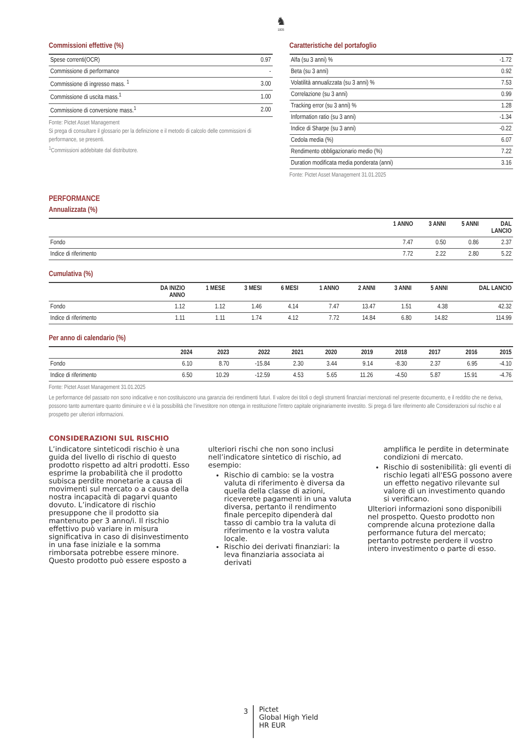♞
1805
Commissioni effettive (%)
| Spese correnti(OCR) | 0.97 |
| Commissione di performance | - |
| Commissione di ingresso mass. <sup>1</sup> | 3.00 |
| Commissione di uscita mass.<sup>1</sup> | 1.00 |
| Commissione di conversione mass.<sup>1</sup> | 2.00 |
Fonte: Pictet Asset Management
Si prega di consultare il glossario per la definizione e il metodo di calcolo delle commissioni di performance, se presenti.
<sup>1</sup> Commissioni addebitate dal distributore.
Caratteristiche del portafoglio
| Alfa (su 3 anni) % | -1.72 |
| Beta (su 3 anni) | 0.92 |
| Volatilità annualizzata (su 3 anni) % | 7.53 |
| Correlazione (su 3 anni) | 0.99 |
| Tracking error (su 3 anni) % | 1.28 |
| Information ratio (su 3 anni) | -1.34 |
| Indice di Sharpe (su 3 anni) | -0.22 |
| Cedola media (%) | 6.07 |
| Rendimento obbligazionario medio (%) | 7.22 |
| Duration modificata media ponderata (anni) | 3.16 |
Fonte: Pictet Asset Management 31.01.2025
PERFORMANCE
Annualizzata (%)
| | 1 ANNO | 3 ANNI | 5 ANNI | DAL LANCIO |
| --- | --- | --- | --- | --- |
| Fondo | 7.47 | 0.50 | 0.86 | 2.37 |
| Indice di riferimento | 7.72 | 2.22 | 2.80 | 5.22 |
Cumulativa (%)
| | DA INIZIO ANNO | 1 MESE | 3 MESI | 6 MESI | 1 ANNO | 2 ANNI | 3 ANNI | 5 ANNI | DAL LANCIO |
| --- | --- | --- | --- | --- | --- | --- | --- | --- | --- |
| Fondo | 1.12 | 1.12 | 1.46 | 4.14 | 7.47 | 13.47 | 1.51 | 4.38 | 42.32 |
| Indice di riferimento | 1.11 | 1.11 | 1.74 | 4.12 | 7.72 | 14.84 | 6.80 | 14.82 | 114.99 |
Per anno di calendario (%)
| | 2024 | 2023 | 2022 | 2021 | 2020 | 2019 | 2018 | 2017 | 2016 | 2015 |
| --- | --- | --- | --- | --- | --- | --- | --- | --- | --- | --- |
| Fondo | 6.10 | 8.70 | -15.84 | 2.30 | 3.44 | 9.14 | -8.30 | 2.37 | 6.95 | -4.10 |
| Indice di riferimento | 6.50 | 10.29 | -12.59 | 4.53 | 5.65 | 11.26 | -4.50 | 5.87 | 15.91 | -4.76 |
Fonte: Pictet Asset Management 31.01.2025
Le performance del passato non sono indicative e non costituiscono una garanzia dei rendimenti futuri. Il valore dei titoli o degli strumenti finanziari menzionati nel presente documento, e il reddito che ne deriva, possono tanto aumentare quanto diminuire e vi è la possibilità che l’investitore non ottenga in restituzione l’intero capitale originariamente investito. Si prega di fare riferimento alle Considerazioni sul rischio e al prospetto per ulteriori informazioni.
CONSIDERAZIONI SUL RISCHIO
L’indicatore sinteticodi rischio è una guida del livello di rischio di questo prodotto rispetto ad altri prodotti. Esso esprime la probabilità che il prodotto subisca perdite monetarie a causa di movimenti sul mercato o a causa della nostra incapacità di pagarvi quanto dovuto. L’indicatore di rischio presuppone che il prodotto sia mantenuto per 3 anno/i. Il rischio effettivo può variare in misura significativa in caso di disinvestimento in una fase iniziale e la somma rimborsata potrebbe essere minore. Questo prodotto può essere esposto a
ulteriori rischi che non sono inclusi nell’indicatore sintetico di rischio, ad esempio:
Rischio di cambio: se la vostra valuta di riferimento è diversa da quella della classe di azioni, riceverete pagamenti in una valuta diversa, pertanto il rendimento finale percepito dipenderà dal tasso di cambio tra la valuta di riferimento e la vostra valuta locale.
Rischio dei derivati finanziari: la leva finanziaria associata ai derivati
amplifica le perdite in determinate condizioni di mercato.
Rischio di sostenibilità: gli eventi di rischio legati all'ESG possono avere un effetto negativo rilevante sul valore di un investimento quando si verificano.
Ulteriori informazioni sono disponibili nel prospetto. Questo prodotto non comprende alcuna protezione dalla performance futura del mercato; pertanto potreste perdere il vostro intero investimento o parte di esso.
3
Pictet
Global High Yield
HR EUR